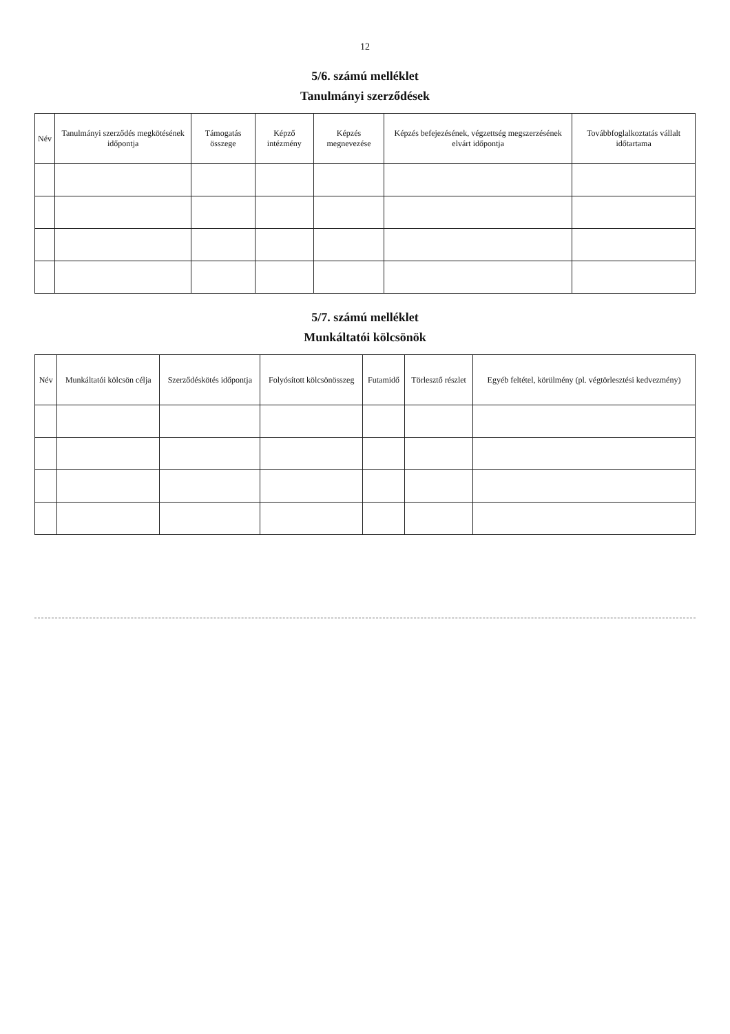12
5/6. számú melléklet
Tanulmányi szerződések
| Név | Tanulmányi szerződés megkötésének időpontja | Támogatás összege | Képző intézmény | Képzés megnevezése | Képzés befejezésének, végzettség megszerzésének elvárt időpontja | Továbbfoglalkoztatás vállalt időtartama |
| --- | --- | --- | --- | --- | --- | --- |
5/7. számú melléklet
Munkáltatói kölcsönök
| Név | Munkáltatói kölcsön célja | Szerződéskötés időpontja | Folyósított kölcsönösszeg | Futamidő | Törlesztő részlet | Egyéb feltétel, körülmény (pl. végtörlesztési kedvezmény) |
| --- | --- | --- | --- | --- | --- | --- |